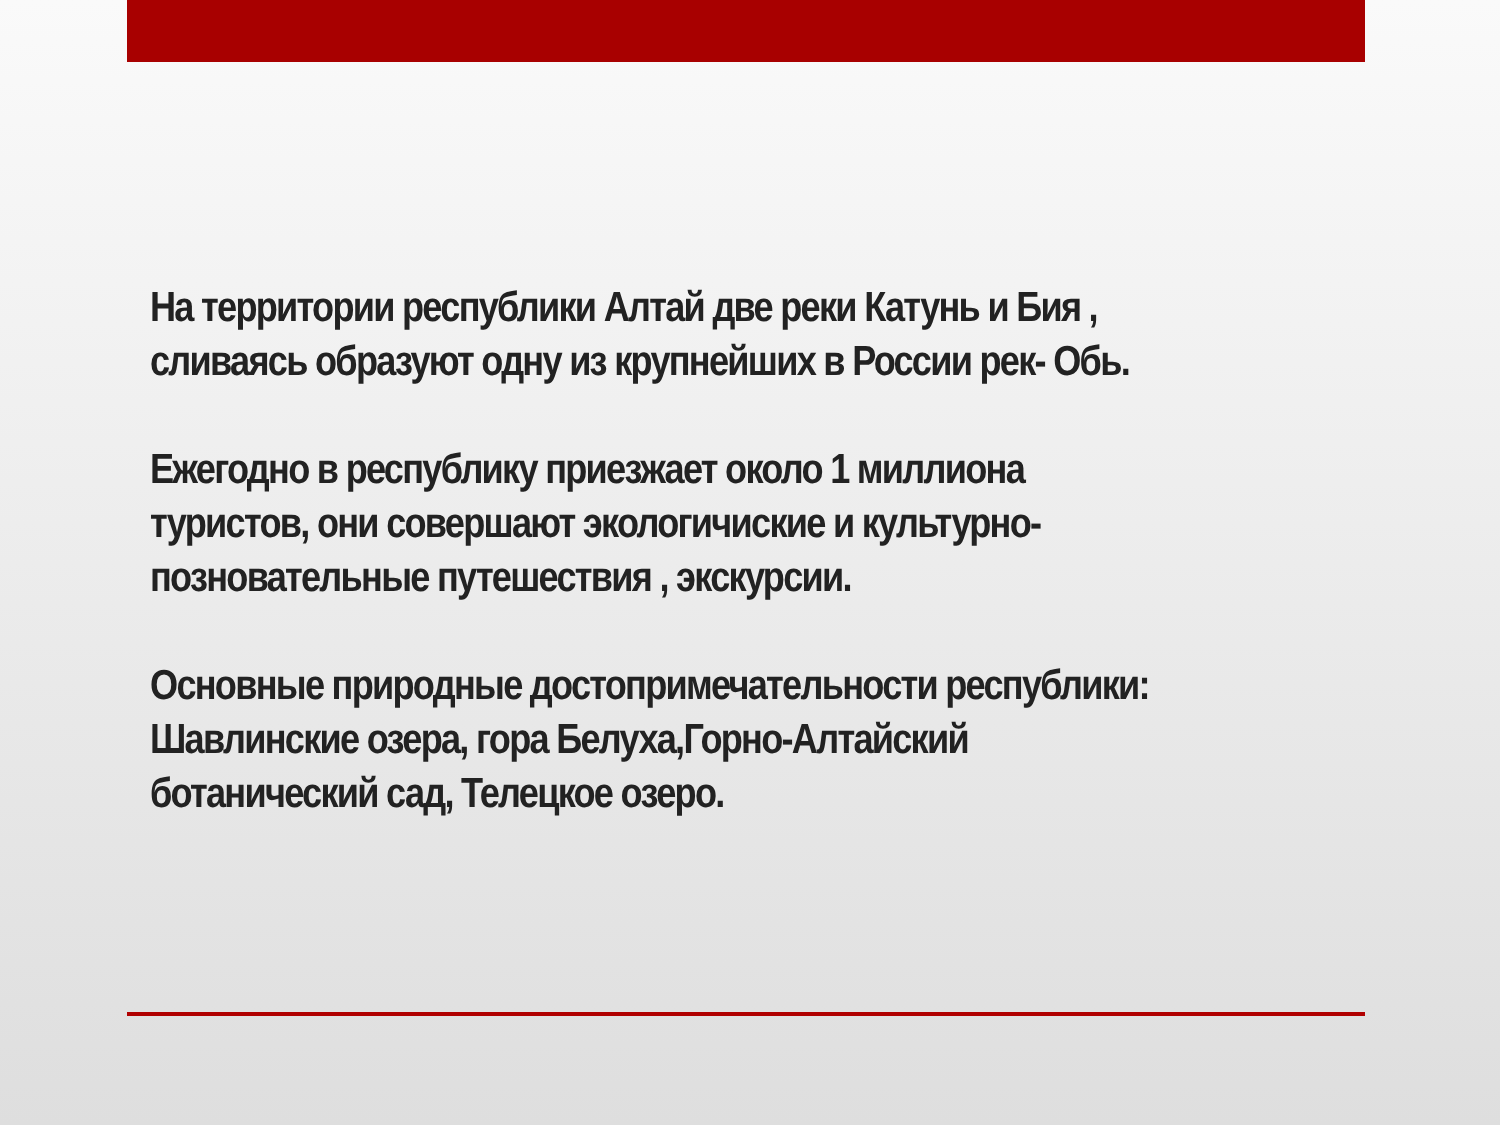На территории республики Алтай две реки Катунь и Бия ,
сливаясь образуют одну из крупнейших в России рек- Обь.
Ежегодно в республику приезжает около 1 миллиона
туристов, они совершают экологичиские и культурно-
позновательные путешествия , экскурсии.
Основные природные достопримечательности республики:
Шавлинские озера, гора Белуха,Горно-Алтайский
ботанический сад, Телецкое озеро.